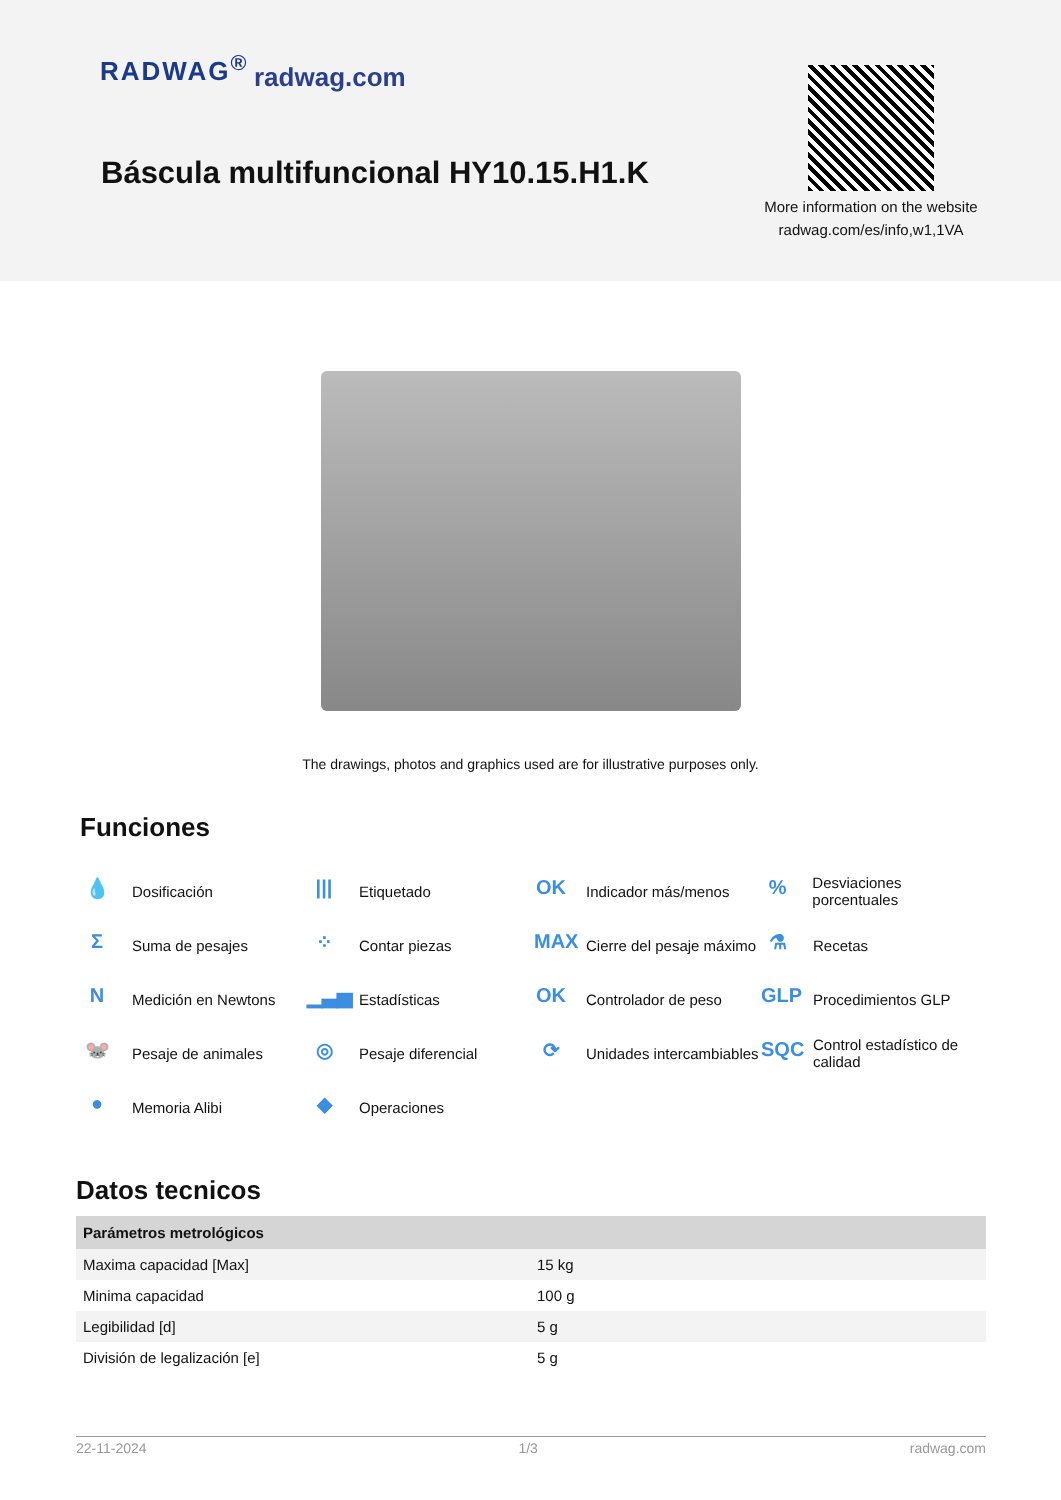RADWAG<sup>®</sup> radwag.com
Báscula multifuncional HY10.15.H1.K
More information on the website radwag.com/es/info,w1,1VA
The drawings, photos and graphics used are for illustrative purposes only.
Funciones
💧 Dosificación
||| Etiquetado
OK Indicador más/menos
% Desviaciones porcentuales
Σ Suma de pesajes
⁘ Contar piezas
MAX Cierre del pesaje máximo
⚗ Recetas
N Medición en Newtons
▁▃▅ Estadísticas
OK Controlador de peso
GLP Procedimientos GLP
🐭 Pesaje de animales
◎ Pesaje diferencial
⟳ Unidades intercambiables
SQC Control estadístico de calidad
● Memoria Alibi
◆ Operaciones
Datos tecnicos
| Parámetros metrológicos | |
| --- | --- |
| Maxima capacidad [Max] | 15 kg |
| Minima capacidad | 100 g |
| Legibilidad [d] | 5 g |
| División de legalización [e] | 5 g |
22-11-2024 1/3 radwag.com